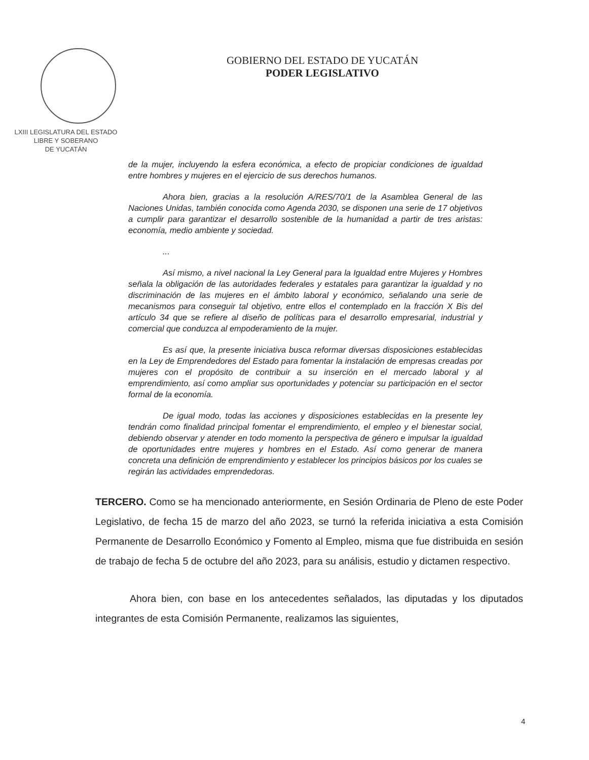LXIII LEGISLATURA DEL ESTADO
LIBRE Y SOBERANO
DE YUCATÁN
GOBIERNO DEL ESTADO DE YUCATÁN
PODER LEGISLATIVO
de la mujer, incluyendo la esfera económica, a efecto de propiciar condiciones de igualdad entre hombres y mujeres en el ejercicio de sus derechos humanos.
Ahora bien, gracias a la resolución A/RES/70/1 de la Asamblea General de las Naciones Unidas, también conocida como Agenda 2030, se disponen una serie de 17 objetivos a cumplir para garantizar el desarrollo sostenible de la humanidad a partir de tres aristas: economía, medio ambiente y sociedad.
...
Así mismo, a nivel nacional la Ley General para la Igualdad entre Mujeres y Hombres señala la obligación de las autoridades federales y estatales para garantizar la igualdad y no discriminación de las mujeres en el ámbito laboral y económico, señalando una serie de mecanismos para conseguir tal objetivo, entre ellos el contemplado en la fracción X Bis del artículo 34 que se refiere al diseño de políticas para el desarrollo empresarial, industrial y comercial que conduzca al empoderamiento de la mujer.
Es así que, la presente iniciativa busca reformar diversas disposiciones establecidas en la Ley de Emprendedores del Estado para fomentar la instalación de empresas creadas por mujeres con el propósito de contribuir a su inserción en el mercado laboral y al emprendimiento, así como ampliar sus oportunidades y potenciar su participación en el sector formal de la economía.
De igual modo, todas las acciones y disposiciones establecidas en la presente ley tendrán como finalidad principal fomentar el emprendimiento, el empleo y el bienestar social, debiendo observar y atender en todo momento la perspectiva de género e impulsar la igualdad de oportunidades entre mujeres y hombres en el Estado. Así como generar de manera concreta una definición de emprendimiento y establecer los principios básicos por los cuales se regirán las actividades emprendedoras.
TERCERO. Como se ha mencionado anteriormente, en Sesión Ordinaria de Pleno de este Poder Legislativo, de fecha 15 de marzo del año 2023, se turnó la referida iniciativa a esta Comisión Permanente de Desarrollo Económico y Fomento al Empleo, misma que fue distribuida en sesión de trabajo de fecha 5 de octubre del año 2023, para su análisis, estudio y dictamen respectivo.
Ahora bien, con base en los antecedentes señalados, las diputadas y los diputados integrantes de esta Comisión Permanente, realizamos las siguientes,
4